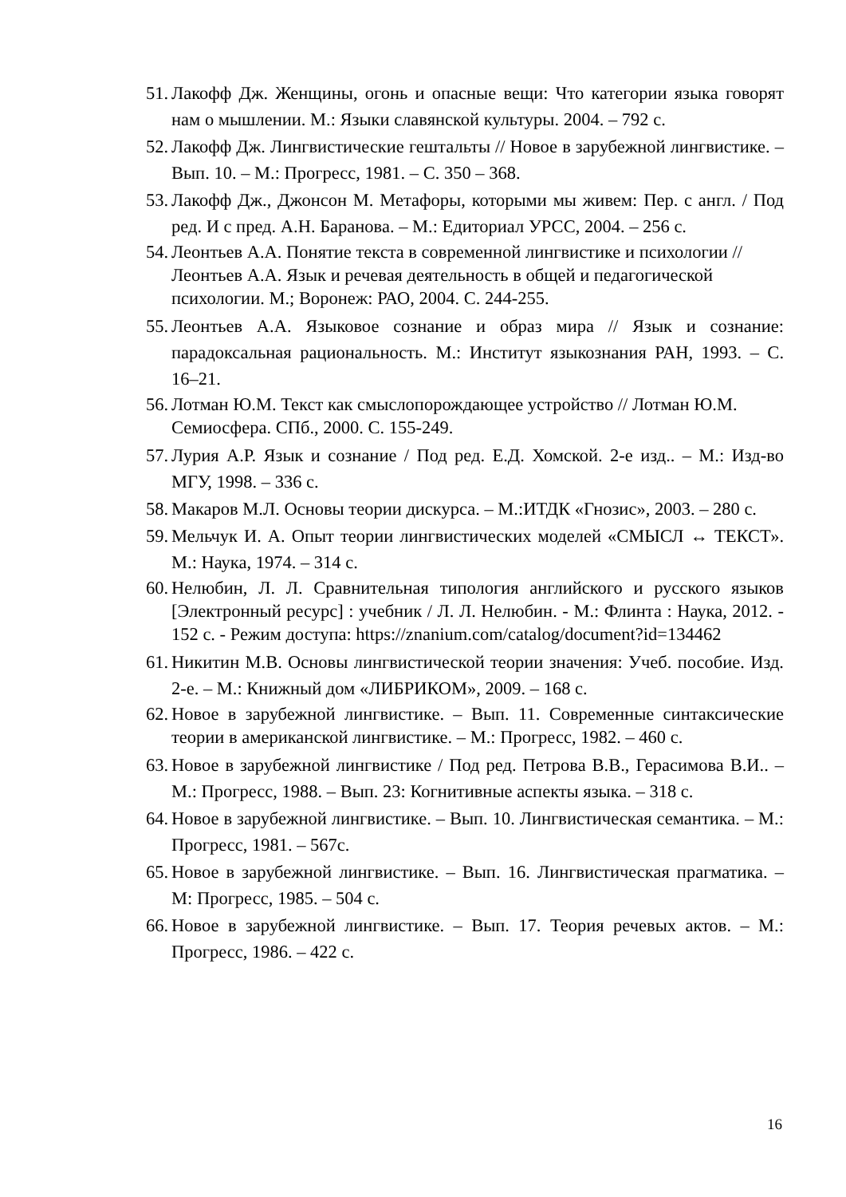51. Лакофф Дж. Женщины, огонь и опасные вещи: Что категории языка говорят нам о мышлении. М.: Языки славянской культуры. 2004. – 792 с.
52. Лакофф Дж. Лингвистические гештальты // Новое в зарубежной лингвистике. – Вып. 10. – М.: Прогресс, 1981. – С. 350 – 368.
53. Лакофф Дж., Джонсон М. Метафоры, которыми мы живем: Пер. с англ. / Под ред. И с пред. А.Н. Баранова. – М.: Едиториал УРСС, 2004. – 256 с.
54. Леонтьев А.А. Понятие текста в современной лингвистике и психологии // Леонтьев А.А. Язык и речевая деятельность в общей и педагогической психологии. М.; Воронеж: РАО, 2004. С. 244-255.
55. Леонтьев А.А. Языковое сознание и образ мира // Язык и сознание: парадоксальная рациональность. М.: Институт языкознания РАН, 1993. – С. 16–21.
56. Лотман Ю.М. Текст как смыслопорождающее устройство // Лотман Ю.М. Семиосфера. СПб., 2000. С. 155-249.
57. Лурия А.Р. Язык и сознание / Под ред. Е.Д. Хомской. 2-е изд.. – М.: Изд-во МГУ, 1998. – 336 с.
58. Макаров М.Л. Основы теории дискурса. – М.:ИТДК «Гнозис», 2003. – 280 с.
59. Мельчук И. А. Опыт теории лингвистических моделей «СМЫСЛ ↔ ТЕКСТ». М.: Наука, 1974. – 314 с.
60. Нелюбин, Л. Л. Сравнительная типология английского и русского языков [Электронный ресурс] : учебник / Л. Л. Нелюбин. - М.: Флинта : Наука, 2012. - 152 с. - Режим доступа: https://znanium.com/catalog/document?id=134462
61. Никитин М.В. Основы лингвистической теории значения: Учеб. пособие. Изд. 2-е. – М.: Книжный дом «ЛИБРИКОМ», 2009. – 168 с.
62. Новое в зарубежной лингвистике. – Вып. 11. Современные синтаксические теории в американской лингвистике. – М.: Прогресс, 1982. – 460 с.
63. Новое в зарубежной лингвистике / Под ред. Петрова В.В., Герасимова В.И.. – М.: Прогресс, 1988. – Вып. 23: Когнитивные аспекты языка. – 318 с.
64. Новое в зарубежной лингвистике. – Вып. 10. Лингвистическая семантика. – М.: Прогресс, 1981. – 567с.
65. Новое в зарубежной лингвистике. – Вып. 16. Лингвистическая прагматика. – М: Прогресс, 1985. – 504 с.
66. Новое в зарубежной лингвистике. – Вып. 17. Теория речевых актов. – М.: Прогресс, 1986. – 422 с.
16